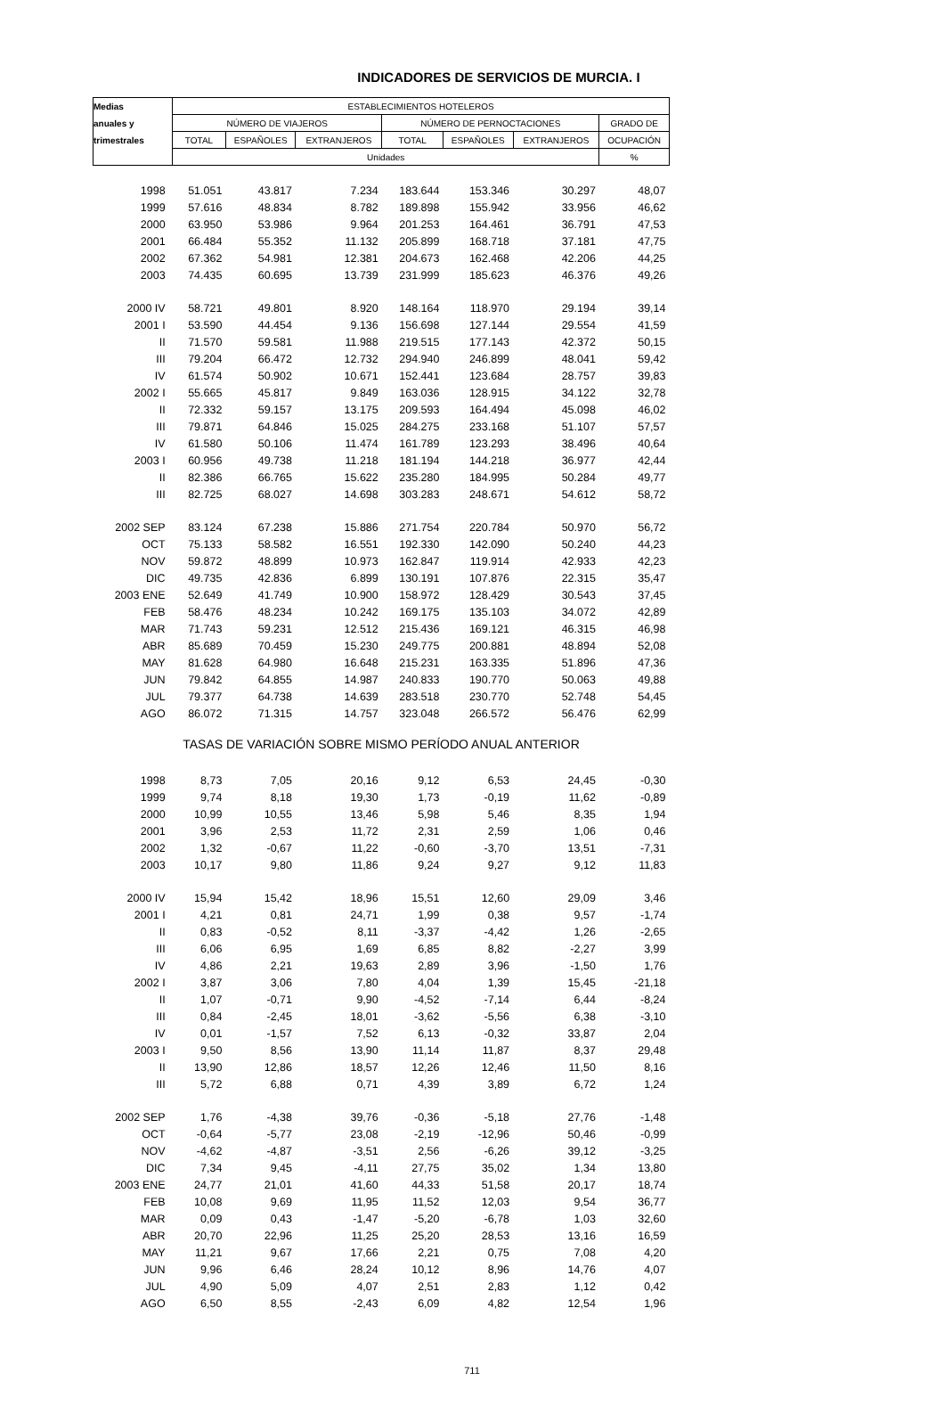INDICADORES DE SERVICIOS DE MURCIA. I
| Medias | ESTABLECIMIENTOS HOTELEROS | | | | | | |
| --- | --- | --- | --- | --- | --- | --- | --- |
| anuales y | NÚMERO DE VIAJEROS | | | NÚMERO DE PERNOCTACIONES | | | GRADO DE |
| trimestrales | TOTAL | ESPAÑOLES | EXTRANJEROS | TOTAL | ESPAÑOLES | EXTRANJEROS | OCUPACIÓN |
| | Unidades | | | | | | % |
| 1998 | 51.051 | 43.817 | 7.234 | 183.644 | 153.346 | 30.297 | 48,07 |
| 1999 | 57.616 | 48.834 | 8.782 | 189.898 | 155.942 | 33.956 | 46,62 |
| 2000 | 63.950 | 53.986 | 9.964 | 201.253 | 164.461 | 36.791 | 47,53 |
| 2001 | 66.484 | 55.352 | 11.132 | 205.899 | 168.718 | 37.181 | 47,75 |
| 2002 | 67.362 | 54.981 | 12.381 | 204.673 | 162.468 | 42.206 | 44,25 |
| 2003 | 74.435 | 60.695 | 13.739 | 231.999 | 185.623 | 46.376 | 49,26 |
| 2000 IV | 58.721 | 49.801 | 8.920 | 148.164 | 118.970 | 29.194 | 39,14 |
| 2001 I | 53.590 | 44.454 | 9.136 | 156.698 | 127.144 | 29.554 | 41,59 |
| II | 71.570 | 59.581 | 11.988 | 219.515 | 177.143 | 42.372 | 50,15 |
| III | 79.204 | 66.472 | 12.732 | 294.940 | 246.899 | 48.041 | 59,42 |
| IV | 61.574 | 50.902 | 10.671 | 152.441 | 123.684 | 28.757 | 39,83 |
| 2002 I | 55.665 | 45.817 | 9.849 | 163.036 | 128.915 | 34.122 | 32,78 |
| II | 72.332 | 59.157 | 13.175 | 209.593 | 164.494 | 45.098 | 46,02 |
| III | 79.871 | 64.846 | 15.025 | 284.275 | 233.168 | 51.107 | 57,57 |
| IV | 61.580 | 50.106 | 11.474 | 161.789 | 123.293 | 38.496 | 40,64 |
| 2003 I | 60.956 | 49.738 | 11.218 | 181.194 | 144.218 | 36.977 | 42,44 |
| II | 82.386 | 66.765 | 15.622 | 235.280 | 184.995 | 50.284 | 49,77 |
| III | 82.725 | 68.027 | 14.698 | 303.283 | 248.671 | 54.612 | 58,72 |
| 2002 SEP | 83.124 | 67.238 | 15.886 | 271.754 | 220.784 | 50.970 | 56,72 |
| OCT | 75.133 | 58.582 | 16.551 | 192.330 | 142.090 | 50.240 | 44,23 |
| NOV | 59.872 | 48.899 | 10.973 | 162.847 | 119.914 | 42.933 | 42,23 |
| DIC | 49.735 | 42.836 | 6.899 | 130.191 | 107.876 | 22.315 | 35,47 |
| 2003 ENE | 52.649 | 41.749 | 10.900 | 158.972 | 128.429 | 30.543 | 37,45 |
| FEB | 58.476 | 48.234 | 10.242 | 169.175 | 135.103 | 34.072 | 42,89 |
| MAR | 71.743 | 59.231 | 12.512 | 215.436 | 169.121 | 46.315 | 46,98 |
| ABR | 85.689 | 70.459 | 15.230 | 249.775 | 200.881 | 48.894 | 52,08 |
| MAY | 81.628 | 64.980 | 16.648 | 215.231 | 163.335 | 51.896 | 47,36 |
| JUN | 79.842 | 64.855 | 14.987 | 240.833 | 190.770 | 50.063 | 49,88 |
| JUL | 79.377 | 64.738 | 14.639 | 283.518 | 230.770 | 52.748 | 54,45 |
| AGO | 86.072 | 71.315 | 14.757 | 323.048 | 266.572 | 56.476 | 62,99 |
| TASAS DE VARIACIÓN SOBRE MISMO PERÍODO ANUAL ANTERIOR | | | | | | | |
| 1998 | 8,73 | 7,05 | 20,16 | 9,12 | 6,53 | 24,45 | -0,30 |
| 1999 | 9,74 | 8,18 | 19,30 | 1,73 | -0,19 | 11,62 | -0,89 |
| 2000 | 10,99 | 10,55 | 13,46 | 5,98 | 5,46 | 8,35 | 1,94 |
| 2001 | 3,96 | 2,53 | 11,72 | 2,31 | 2,59 | 1,06 | 0,46 |
| 2002 | 1,32 | -0,67 | 11,22 | -0,60 | -3,70 | 13,51 | -7,31 |
| 2003 | 10,17 | 9,80 | 11,86 | 9,24 | 9,27 | 9,12 | 11,83 |
| 2000 IV | 15,94 | 15,42 | 18,96 | 15,51 | 12,60 | 29,09 | 3,46 |
| 2001 I | 4,21 | 0,81 | 24,71 | 1,99 | 0,38 | 9,57 | -1,74 |
| II | 0,83 | -0,52 | 8,11 | -3,37 | -4,42 | 1,26 | -2,65 |
| III | 6,06 | 6,95 | 1,69 | 6,85 | 8,82 | -2,27 | 3,99 |
| IV | 4,86 | 2,21 | 19,63 | 2,89 | 3,96 | -1,50 | 1,76 |
| 2002 I | 3,87 | 3,06 | 7,80 | 4,04 | 1,39 | 15,45 | -21,18 |
| II | 1,07 | -0,71 | 9,90 | -4,52 | -7,14 | 6,44 | -8,24 |
| III | 0,84 | -2,45 | 18,01 | -3,62 | -5,56 | 6,38 | -3,10 |
| IV | 0,01 | -1,57 | 7,52 | 6,13 | -0,32 | 33,87 | 2,04 |
| 2003 I | 9,50 | 8,56 | 13,90 | 11,14 | 11,87 | 8,37 | 29,48 |
| II | 13,90 | 12,86 | 18,57 | 12,26 | 12,46 | 11,50 | 8,16 |
| III | 5,72 | 6,88 | 0,71 | 4,39 | 3,89 | 6,72 | 1,24 |
| 2002 SEP | 1,76 | -4,38 | 39,76 | -0,36 | -5,18 | 27,76 | -1,48 |
| OCT | -0,64 | -5,77 | 23,08 | -2,19 | -12,96 | 50,46 | -0,99 |
| NOV | -4,62 | -4,87 | -3,51 | 2,56 | -6,26 | 39,12 | -3,25 |
| DIC | 7,34 | 9,45 | -4,11 | 27,75 | 35,02 | 1,34 | 13,80 |
| 2003 ENE | 24,77 | 21,01 | 41,60 | 44,33 | 51,58 | 20,17 | 18,74 |
| FEB | 10,08 | 9,69 | 11,95 | 11,52 | 12,03 | 9,54 | 36,77 |
| MAR | 0,09 | 0,43 | -1,47 | -5,20 | -6,78 | 1,03 | 32,60 |
| ABR | 20,70 | 22,96 | 11,25 | 25,20 | 28,53 | 13,16 | 16,59 |
| MAY | 11,21 | 9,67 | 17,66 | 2,21 | 0,75 | 7,08 | 4,20 |
| JUN | 9,96 | 6,46 | 28,24 | 10,12 | 8,96 | 14,76 | 4,07 |
| JUL | 4,90 | 5,09 | 4,07 | 2,51 | 2,83 | 1,12 | 0,42 |
| AGO | 6,50 | 8,55 | -2,43 | 6,09 | 4,82 | 12,54 | 1,96 |
711